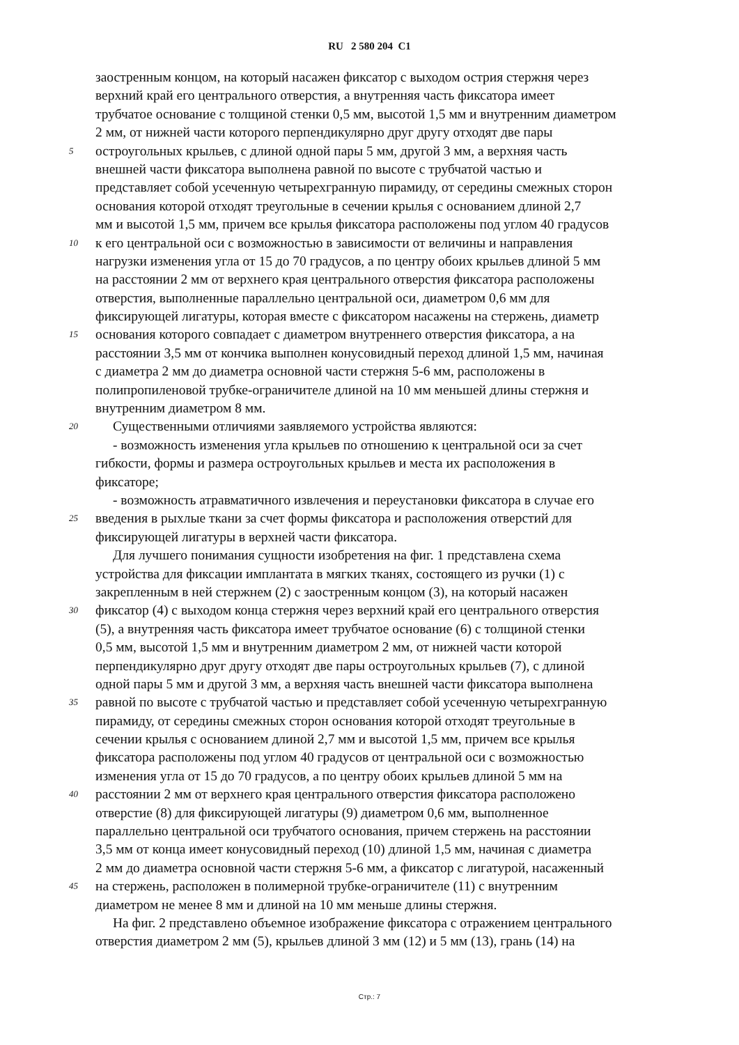RU 2 580 204 C1
заостренным концом, на который насажен фиксатор с выходом острия стержня через
верхний край его центрального отверстия, а внутренняя часть фиксатора имеет
трубчатое основание с толщиной стенки 0,5 мм, высотой 1,5 мм и внутренним диаметром
2 мм, от нижней части которого перпендикулярно друг другу отходят две пары
5 остроугольных крыльев, с длиной одной пары 5 мм, другой 3 мм, а верхняя часть
внешней части фиксатора выполнена равной по высоте с трубчатой частью и
представляет собой усеченную четырехгранную пирамиду, от середины смежных сторон
основания которой отходят треугольные в сечении крылья с основанием длиной 2,7
мм и высотой 1,5 мм, причем все крылья фиксатора расположены под углом 40 градусов
10 к его центральной оси с возможностью в зависимости от величины и направления
нагрузки изменения угла от 15 до 70 градусов, а по центру обоих крыльев длиной 5 мм
на расстоянии 2 мм от верхнего края центрального отверстия фиксатора расположены
отверстия, выполненные параллельно центральной оси, диаметром 0,6 мм для
фиксирующей лигатуры, которая вместе с фиксатором насажены на стержень, диаметр
15 основания которого совпадает с диаметром внутреннего отверстия фиксатора, а на
расстоянии 3,5 мм от кончика выполнен конусовидный переход длиной 1,5 мм, начиная
с диаметра 2 мм до диаметра основной части стержня 5-6 мм, расположены в
полипропиленовой трубке-ограничителе длиной на 10 мм меньшей длины стержня и
внутренним диаметром 8 мм.
20 Существенными отличиями заявляемого устройства являются:
- возможность изменения угла крыльев по отношению к центральной оси за счет
гибкости, формы и размера остроугольных крыльев и места их расположения в
фиксаторе;
- возможность атравматичного извлечения и переустановки фиксатора в случае его
25 введения в рыхлые ткани за счет формы фиксатора и расположения отверстий для
фиксирующей лигатуры в верхней части фиксатора.
Для лучшего понимания сущности изобретения на фиг. 1 представлена схема
устройства для фиксации имплантата в мягких тканях, состоящего из ручки (1) с
закрепленным в ней стержнем (2) с заостренным концом (3), на который насажен
30 фиксатор (4) с выходом конца стержня через верхний край его центрального отверстия
(5), а внутренняя часть фиксатора имеет трубчатое основание (6) с толщиной стенки
0,5 мм, высотой 1,5 мм и внутренним диаметром 2 мм, от нижней части которой
перпендикулярно друг другу отходят две пары остроугольных крыльев (7), с длиной
одной пары 5 мм и другой 3 мм, а верхняя часть внешней части фиксатора выполнена
35 равной по высоте с трубчатой частью и представляет собой усеченную четырехгранную
пирамиду, от середины смежных сторон основания которой отходят треугольные в
сечении крылья с основанием длиной 2,7 мм и высотой 1,5 мм, причем все крылья
фиксатора расположены под углом 40 градусов от центральной оси с возможностью
изменения угла от 15 до 70 градусов, а по центру обоих крыльев длиной 5 мм на
40 расстоянии 2 мм от верхнего края центрального отверстия фиксатора расположено
отверстие (8) для фиксирующей лигатуры (9) диаметром 0,6 мм, выполненное
параллельно центральной оси трубчатого основания, причем стержень на расстоянии
3,5 мм от конца имеет конусовидный переход (10) длиной 1,5 мм, начиная с диаметра
2 мм до диаметра основной части стержня 5-6 мм, а фиксатор с лигатурой, насаженный
45 на стержень, расположен в полимерной трубке-ограничителе (11) с внутренним
диаметром не менее 8 мм и длиной на 10 мм меньше длины стержня.
На фиг. 2 представлено объемное изображение фиксатора с отражением центрального
отверстия диаметром 2 мм (5), крыльев длиной 3 мм (12) и 5 мм (13), грань (14) на
Стр.: 7